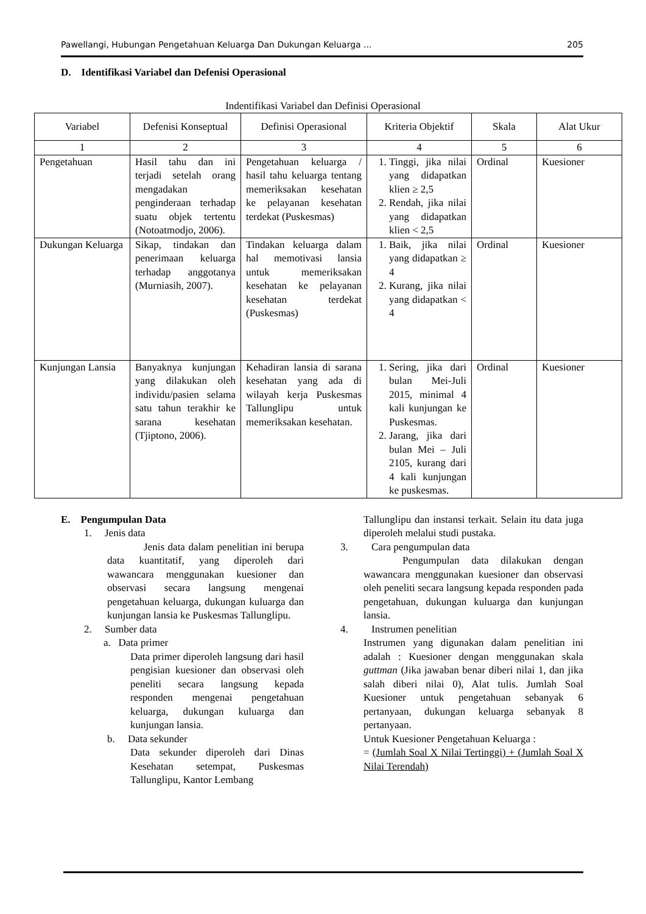Pawellangi, Hubungan Pengetahuan Keluarga Dan Dukungan Keluarga ... 205
D. Identifikasi Variabel dan Defenisi Operasional
Indentifikasi Variabel dan Definisi Operasional
| Variabel | Defenisi Konseptual | Definisi Operasional | Kriteria Objektif | Skala | Alat Ukur |
| --- | --- | --- | --- | --- | --- |
| 1 | 2 | 3 | 4 | 5 | 6 |
| Pengetahuan | Hasil tahu dan ini terjadi setelah orang mengadakan penginderaan terhadap suatu objek tertentu (Notoatmodjo, 2006). | Pengetahuan keluarga / hasil tahu keluarga tentang memeriksakan kesehatan ke pelayanan kesehatan terdekat (Puskesmas) | 1. Tinggi, jika nilai yang didapatkan klien ≥ 2,5 2. Rendah, jika nilai yang didapatkan klien < 2,5 | Ordinal | Kuesioner |
| Dukungan Keluarga | Sikap, tindakan dan penerimaan keluarga terhadap anggotanya (Murniasih, 2007). | Tindakan keluarga dalam hal memotivasi lansia untuk memeriksakan kesehatan ke pelayanan kesehatan terdekat (Puskesmas) | 1. Baik, jika nilai yang didapatkan ≥ 4 2. Kurang, jika nilai yang didapatkan < 4 | Ordinal | Kuesioner |
| Kunjungan Lansia | Banyaknya kunjungan yang dilakukan oleh individu/pasien selama satu tahun terakhir ke sarana kesehatan (Tjiptono, 2006). | Kehadiran lansia di sarana kesehatan yang ada di wilayah kerja Puskesmas Tallunglipu untuk memeriksakan kesehatan. | 1. Sering, jika dari bulan Mei-Juli 2015, minimal 4 kali kunjungan ke Puskesmas. 2. Jarang, jika dari bulan Mei – Juli 2105, kurang dari 4 kali kunjungan ke puskesmas. | Ordinal | Kuesioner |
E. Pengumpulan Data
1. Jenis data
Jenis data dalam penelitian ini berupa data kuantitatif, yang diperoleh dari wawancara menggunakan kuesioner dan observasi secara langsung mengenai pengetahuan keluarga, dukungan kuluarga dan kunjungan lansia ke Puskesmas Tallunglipu.
2. Sumber data
a. Data primer
Data primer diperoleh langsung dari hasil pengisian kuesioner dan observasi oleh peneliti secara langsung kepada responden mengenai pengetahuan keluarga, dukungan kuluarga dan kunjungan lansia.
b. Data sekunder
Data sekunder diperoleh dari Dinas Kesehatan setempat, Puskesmas Tallunglipu, Kantor Lembang
Tallunglipu dan instansi terkait. Selain itu data juga diperoleh melalui studi pustaka.
3. Cara pengumpulan data
Pengumpulan data dilakukan dengan wawancara menggunakan kuesioner dan observasi oleh peneliti secara langsung kepada responden pada pengetahuan, dukungan kuluarga dan kunjungan lansia.
4. Instrumen penelitian
Instrumen yang digunakan dalam penelitian ini adalah : Kuesioner dengan menggunakan skala guttman (Jika jawaban benar diberi nilai 1, dan jika salah diberi nilai 0), Alat tulis. Jumlah Soal Kuesioner untuk pengetahuan sebanyak 6 pertanyaan, dukungan keluarga sebanyak 8 pertanyaan.
Untuk Kuesioner Pengetahuan Keluarga :
= (Jumlah Soal X Nilai Tertinggi) + (Jumlah Soal X Nilai Terendah)